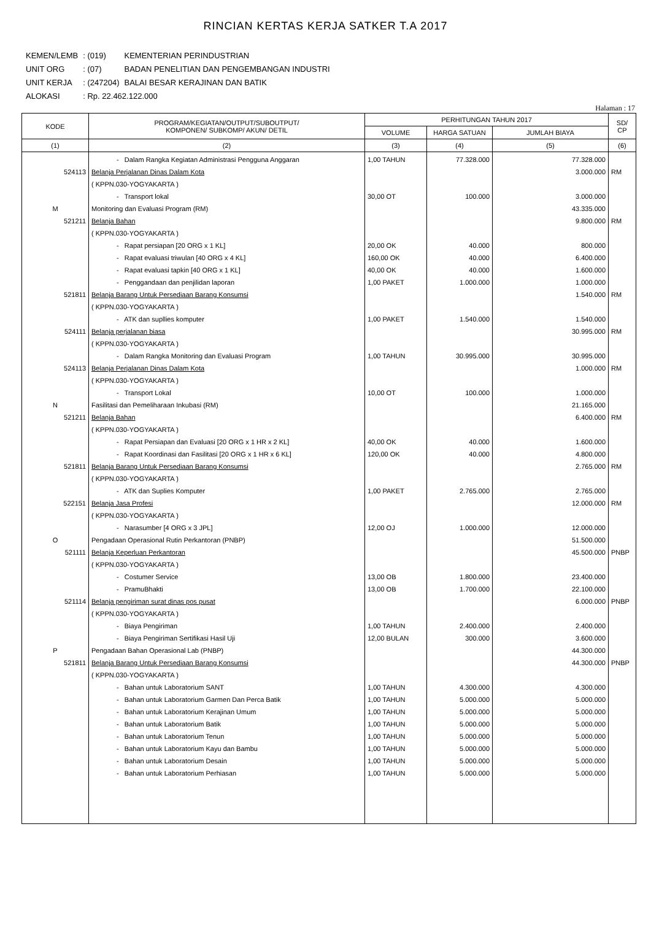RINCIAN KERTAS KERJA SATKER T.A 2017
| KEMEN/LEMB | : (019) | KEMENTERIAN PERINDUSTRIAN |
| UNIT ORG | : (07) | BADAN PENELITIAN DAN PENGEMBANGAN INDUSTRI |
| UNIT KERJA | : (247204) | BALAI BESAR KERAJINAN DAN BATIK |
| ALOKASI | : Rp. 22.462.122.000 | |
Halaman : 17
| KODE | PROGRAM/KEGIATAN/OUTPUT/SUBOUTPUT/ KOMPONEN/ SUBKOMP/ AKUN/ DETIL | PERHITUNGAN TAHUN 2017 | | | SD/ CP |
| --- | --- | --- | --- | --- | --- |
| | | VOLUME | HARGA SATUAN | JUMLAH BIAYA | |
| (1) | (2) | (3) | (4) | (5) | (6) |
| | - Dalam Rangka Kegiatan Administrasi Pengguna Anggaran | 1,00 TAHUN | 77.328.000 | 77.328.000 | |
| 524113 | Belanja Perjalanan Dinas Dalam Kota | | | 3.000.000 | RM |
| | ( KPPN.030-YOGYAKARTA ) | | | | |
| | - Transport lokal | 30,00 OT | 100.000 | 3.000.000 | |
| M | Monitoring dan Evaluasi Program (RM) | | | 43.335.000 | |
| 521211 | Belanja Bahan | | | 9.800.000 | RM |
| | ( KPPN.030-YOGYAKARTA ) | | | | |
| | - Rapat persiapan [20 ORG x 1 KL] | 20,00 OK | 40.000 | 800.000 | |
| | - Rapat evaluasi triwulan [40 ORG x 4 KL] | 160,00 OK | 40.000 | 6.400.000 | |
| | - Rapat evaluasi tapkin [40 ORG x 1 KL] | 40,00 OK | 40.000 | 1.600.000 | |
| | - Penggandaan dan penjilidan laporan | 1,00 PAKET | 1.000.000 | 1.000.000 | |
| 521811 | Belanja Barang Untuk Persediaan Barang Konsumsi | | | 1.540.000 | RM |
| | ( KPPN.030-YOGYAKARTA ) | | | | |
| | - ATK dan supllies komputer | 1,00 PAKET | 1.540.000 | 1.540.000 | |
| 524111 | Belanja perjalanan biasa | | | 30.995.000 | RM |
| | ( KPPN.030-YOGYAKARTA ) | | | | |
| | - Dalam Rangka Monitoring dan Evaluasi Program | 1,00 TAHUN | 30.995.000 | 30.995.000 | |
| 524113 | Belanja Perjalanan Dinas Dalam Kota | | | 1.000.000 | RM |
| | ( KPPN.030-YOGYAKARTA ) | | | | |
| | - Transport Lokal | 10,00 OT | 100.000 | 1.000.000 | |
| N | Fasilitasi dan Pemeliharaan Inkubasi (RM) | | | 21.165.000 | |
| 521211 | Belanja Bahan | | | 6.400.000 | RM |
| | ( KPPN.030-YOGYAKARTA ) | | | | |
| | - Rapat Persiapan dan Evaluasi [20 ORG x 1 HR x 2 KL] | 40,00 OK | 40.000 | 1.600.000 | |
| | - Rapat Koordinasi dan Fasilitasi [20 ORG x 1 HR x 6 KL] | 120,00 OK | 40.000 | 4.800.000 | |
| 521811 | Belanja Barang Untuk Persediaan Barang Konsumsi | | | 2.765.000 | RM |
| | ( KPPN.030-YOGYAKARTA ) | | | | |
| | - ATK dan Suplies Komputer | 1,00 PAKET | 2.765.000 | 2.765.000 | |
| 522151 | Belanja Jasa Profesi | | | 12.000.000 | RM |
| | ( KPPN.030-YOGYAKARTA ) | | | | |
| | - Narasumber [4 ORG x 3 JPL] | 12,00 OJ | 1.000.000 | 12.000.000 | |
| O | Pengadaan Operasional Rutin Perkantoran (PNBP) | | | 51.500.000 | |
| 521111 | Belanja Keperluan Perkantoran | | | 45.500.000 | PNBP |
| | ( KPPN.030-YOGYAKARTA ) | | | | |
| | - Costumer Service | 13,00 OB | 1.800.000 | 23.400.000 | |
| | - PramuBhakti | 13,00 OB | 1.700.000 | 22.100.000 | |
| 521114 | Belanja pengiriman surat dinas pos pusat | | | 6.000.000 | PNBP |
| | ( KPPN.030-YOGYAKARTA ) | | | | |
| | - Biaya Pengiriman | 1,00 TAHUN | 2.400.000 | 2.400.000 | |
| | - Biaya Pengiriman Sertifikasi Hasil Uji | 12,00 BULAN | 300.000 | 3.600.000 | |
| P | Pengadaan Bahan Operasional Lab (PNBP) | | | 44.300.000 | |
| 521811 | Belanja Barang Untuk Persediaan Barang Konsumsi | | | 44.300.000 | PNBP |
| | ( KPPN.030-YOGYAKARTA ) | | | | |
| | - Bahan untuk Laboratorium SANT | 1,00 TAHUN | 4.300.000 | 4.300.000 | |
| | - Bahan untuk Laboratorium Garmen Dan Perca Batik | 1,00 TAHUN | 5.000.000 | 5.000.000 | |
| | - Bahan untuk Laboratorium Kerajinan Umum | 1,00 TAHUN | 5.000.000 | 5.000.000 | |
| | - Bahan untuk Laboratorium Batik | 1,00 TAHUN | 5.000.000 | 5.000.000 | |
| | - Bahan untuk Laboratorium Tenun | 1,00 TAHUN | 5.000.000 | 5.000.000 | |
| | - Bahan untuk Laboratorium Kayu dan Bambu | 1,00 TAHUN | 5.000.000 | 5.000.000 | |
| | - Bahan untuk Laboratorium Desain | 1,00 TAHUN | 5.000.000 | 5.000.000 | |
| | - Bahan untuk Laboratorium Perhiasan | 1,00 TAHUN | 5.000.000 | 5.000.000 | |